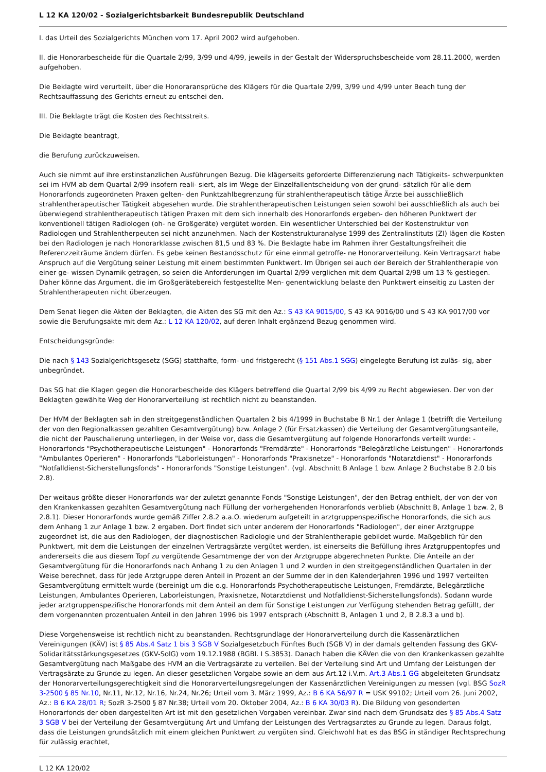L 12 KA 120/02 - Sozialgerichtsbarkeit Bundesrepublik Deutschland
I. das Urteil des Sozialgerichts München vom 17. April 2002 wird aufgehoben.
II. die Honorarbescheide für die Quartale 2/99, 3/99 und 4/99, jeweils in der Gestalt der Widerspruchsbescheide vom 28.11.2000, werden aufgehoben.
Die Beklagte wird verurteilt, über die Honoraransprüche des Klägers für die Quartale 2/99, 3/99 und 4/99 unter Beach tung der Rechtsauffassung des Gerichts erneut zu entschei den.
III. Die Beklagte trägt die Kosten des Rechtsstreits.
Die Beklagte beantragt,
die Berufung zurückzuweisen.
Auch sie nimmt auf ihre erstinstanzlichen Ausführungen Bezug. Die klägerseits geforderte Differenzierung nach Tätigkeits- schwerpunkten sei im HVM ab dem Quartal 2/99 insofern reali- siert, als im Wege der Einzelfallentscheidung von der grund- sätzlich für alle dem Honorarfonds zugeordneten Praxen gelten- den Punktzahlbegrenzung für strahlentherapeutisch tätige Ärzte bei ausschließlich strahlentherapeutischer Tätigkeit abgesehen wurde. Die strahlentherapeutischen Leistungen seien sowohl bei ausschließlich als auch bei überwiegend strahlentherapeutisch tätigen Praxen mit dem sich innerhalb des Honorarfonds ergeben- den höheren Punktwert der konventionell tätigen Radiologen (oh- ne Großgeräte) vergütet worden. Ein wesentlicher Unterschied bei der Kostenstruktur von Radiologen und Strahlentherpeuten sei nicht anzunehmen. Nach der Kostenstrukturanalyse 1999 des Zentralinstituts (ZI) lägen die Kosten bei den Radiologen je nach Honorarklasse zwischen 81,5 und 83 %. Die Beklagte habe im Rahmen ihrer Gestaltungsfreiheit die Referenzzeiträume ändern dürfen. Es gebe keinen Bestandsschutz für eine einmal getroffe- ne Honorarverteilung. Kein Vertragsarzt habe Anspruch auf die Vergütung seiner Leistung mit einem bestimmten Punktwert. Im Übrigen sei auch der Bereich der Strahlentherapie von einer ge- wissen Dynamik getragen, so seien die Anforderungen im Quartal 2/99 verglichen mit dem Quartal 2/98 um 13 % gestiegen. Daher könne das Argument, die im Großgerätebereich festgestellte Men- genentwicklung belaste den Punktwert einseitig zu Lasten der Strahlentherapeuten nicht überzeugen.
Dem Senat liegen die Akten der Beklagten, die Akten des SG mit den Az.: S 43 KA 9015/00, S 43 KA 9016/00 und S 43 KA 9017/00 vor sowie die Berufungsakte mit dem Az.: L 12 KA 120/02, auf deren Inhalt ergänzend Bezug genommen wird.
Entscheidungsgründe:
Die nach § 143 Sozialgerichtsgesetz (SGG) statthafte, form- und fristgerecht (§ 151 Abs.1 SGG) eingelegte Berufung ist zuläs- sig, aber unbegründet.
Das SG hat die Klagen gegen die Honorarbescheide des Klägers betreffend die Quartal 2/99 bis 4/99 zu Recht abgewiesen. Der von der Beklagten gewählte Weg der Honorarverteilung ist rechtlich nicht zu beanstanden.
Der HVM der Beklagten sah in den streitgegenständlichen Quartalen 2 bis 4/1999 in Buchstabe B Nr.1 der Anlage 1 (betrifft die Verteilung der von den Regionalkassen gezahlten Gesamtvergütung) bzw. Anlage 2 (für Ersatzkassen) die Verteilung der Gesamtvergütungsanteile, die nicht der Pauschalierung unterliegen, in der Weise vor, dass die Gesamtvergütung auf folgende Honorarfonds verteilt wurde: - Honorarfonds "Psychotherapeutische Leistungen" - Honorarfonds "Fremdärzte" - Honorarfonds "Belegärztliche Leistungen" - Honorarfonds "Ambulantes Operieren" - Honorarfonds "Laborleistungen" - Honorarfonds "Praxisnetze" - Honorarfonds "Notarztdienst" - Honorarfonds "Notfalldienst-Sicherstellungsfonds" - Honorarfonds "Sonstige Leistungen". (vgl. Abschnitt B Anlage 1 bzw. Anlage 2 Buchstabe B 2.0 bis 2.8).
Der weitaus größte dieser Honorarfonds war der zuletzt genannte Fonds "Sonstige Leistungen", der den Betrag enthielt, der von der von den Krankenkassen gezahlten Gesamtvergütung nach Füllung der vorhergehenden Honorarfonds verblieb (Abschnitt B, Anlage 1 bzw. 2, B 2.8.1). Dieser Honorarfonds wurde gemäß Ziffer 2.8.2 a.a.O. wiederum aufgeteilt in arztgruppenspezifische Honorarfonds, die sich aus dem Anhang 1 zur Anlage 1 bzw. 2 ergaben. Dort findet sich unter anderem der Honorarfonds "Radiologen", der einer Arztgruppe zugeordnet ist, die aus den Radiologen, der diagnostischen Radiologie und der Strahlentherapie gebildet wurde. Maßgeblich für den Punktwert, mit dem die Leistungen der einzelnen Vertragsärzte vergütet werden, ist einerseits die Befüllung ihres Arztgruppentopfes und andererseits die aus diesem Topf zu vergütende Gesamtmenge der von der Arztgruppe abgerechneten Punkte. Die Anteile an der Gesamtvergütung für die Honorarfonds nach Anhang 1 zu den Anlagen 1 und 2 wurden in den streitgegenständlichen Quartalen in der Weise berechnet, dass für jede Arztgruppe deren Anteil in Prozent an der Summe der in den Kalenderjahren 1996 und 1997 verteilten Gesamtvergütung ermittelt wurde (bereinigt um die o.g. Honorarfonds Psychotherapeutische Leistungen, Fremdärzte, Belegärztliche Leistungen, Ambulantes Operieren, Laborleistungen, Praxisnetze, Notarztdienst und Notfalldienst-Sicherstellungsfonds). Sodann wurde jeder arztgruppenspezifische Honorarfonds mit dem Anteil an dem für Sonstige Leistungen zur Verfügung stehenden Betrag gefüllt, der dem vorgenannten prozentualen Anteil in den Jahren 1996 bis 1997 entsprach (Abschnitt B, Anlagen 1 und 2, B 2.8.3 a und b).
Diese Vorgehensweise ist rechtlich nicht zu beanstanden. Rechtsgrundlage der Honorarverteilung durch die Kassenärztlichen Vereinigungen (KÄV) ist § 85 Abs.4 Satz 1 bis 3 SGB V Sozialgesetzbuch Fünftes Buch (SGB V) in der damals geltenden Fassung des GKV-Solidaritätsstärkungsgesetzes (GKV-SolG) vom 19.12.1988 (BGBl. I S.3853). Danach haben die KÄVen die von den Krankenkassen gezahlte Gesamtvergütung nach Maßgabe des HVM an die Vertragsärzte zu verteilen. Bei der Verteilung sind Art und Umfang der Leistungen der Vertragsärzte zu Grunde zu legen. An dieser gesetzlichen Vorgabe sowie an dem aus Art.12 i.V.m. Art.3 Abs.1 GG abgeleiteten Grundsatz der Honorarverteilungsgerechtigkeit sind die Honorarverteilungsregelungen der Kassenärztlichen Vereinigungen zu messen (vgl. BSG SozR 3-2500 § 85 Nr.10, Nr.11, Nr.12, Nr.16, Nr.24, Nr.26; Urteil vom 3. März 1999, Az.: B 6 KA 56/97 R = USK 99102; Urteil vom 26. Juni 2002, Az.: B 6 KA 28/01 R; SozR 3-2500 § 87 Nr.38; Urteil vom 20. Oktober 2004, Az.: B 6 KA 30/03 R). Die Bildung von gesonderten Honorarfonds der oben dargestellten Art ist mit den gesetzlichen Vorgaben vereinbar. Zwar sind nach dem Grundsatz des § 85 Abs.4 Satz 3 SGB V bei der Verteilung der Gesamtvergütung Art und Umfang der Leistungen des Vertragsarztes zu Grunde zu legen. Daraus folgt, dass die Leistungen grundsätzlich mit einem gleichen Punktwert zu vergüten sind. Gleichwohl hat es das BSG in ständiger Rechtsprechung für zulässig erachtet,
L 12 KA 120/02